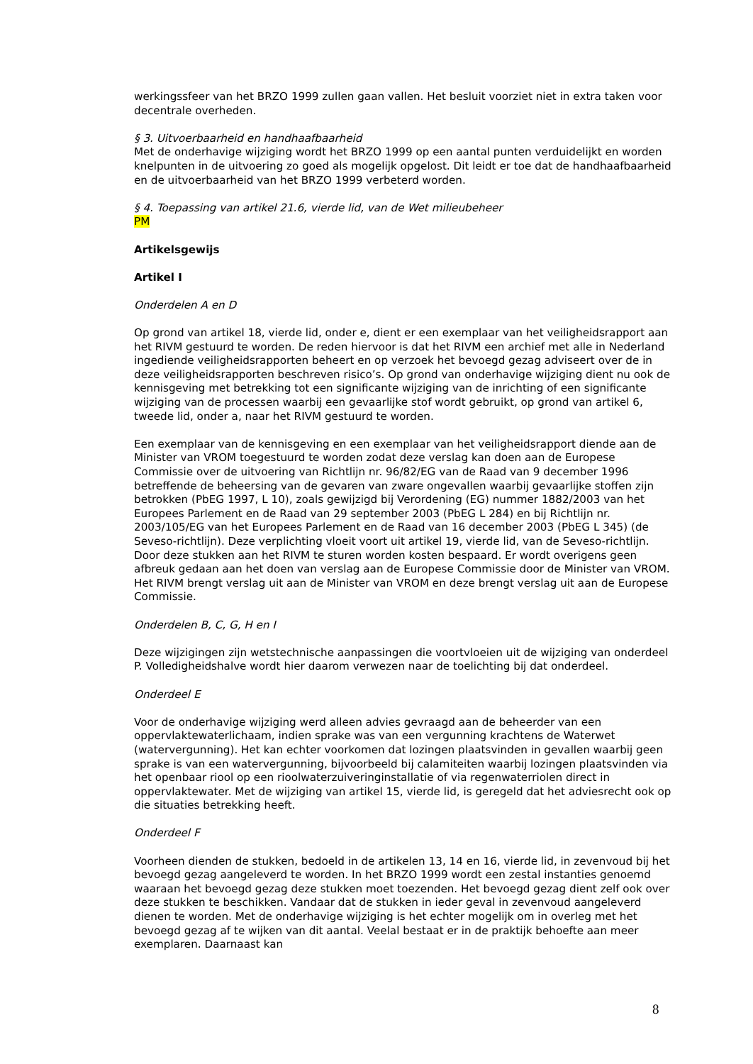werkingssfeer van het BRZO 1999 zullen gaan vallen. Het besluit voorziet niet in extra taken voor decentrale overheden.
§ 3. Uitvoerbaarheid en handhaafbaarheid
Met de onderhavige wijziging wordt het BRZO 1999 op een aantal punten verduidelijkt en worden knelpunten in de uitvoering zo goed als mogelijk opgelost. Dit leidt er toe dat de handhaafbaarheid en de uitvoerbaarheid van het BRZO 1999 verbeterd worden.
§ 4. Toepassing van artikel 21.6, vierde lid, van de Wet milieubeheer
PM
Artikelsgewijs
Artikel I
Onderdelen A en D
Op grond van artikel 18, vierde lid, onder e, dient er een exemplaar van het veiligheidsrapport aan het RIVM gestuurd te worden. De reden hiervoor is dat het RIVM een archief met alle in Nederland ingediende veiligheidsrapporten beheert en op verzoek het bevoegd gezag adviseert over de in deze veiligheidsrapporten beschreven risico’s. Op grond van onderhavige wijziging dient nu ook de kennisgeving met betrekking tot een significante wijziging van de inrichting of een significante wijziging van de processen waarbij een gevaarlijke stof wordt gebruikt, op grond van artikel 6, tweede lid, onder a, naar het RIVM gestuurd te worden.
Een exemplaar van de kennisgeving en een exemplaar van het veiligheidsrapport diende aan de Minister van VROM toegestuurd te worden zodat deze verslag kan doen aan de Europese Commissie over de uitvoering van Richtlijn nr. 96/82/EG van de Raad van 9 december 1996 betreffende de beheersing van de gevaren van zware ongevallen waarbij gevaarlijke stoffen zijn betrokken (PbEG 1997, L 10), zoals gewijzigd bij Verordening (EG) nummer 1882/2003 van het Europees Parlement en de Raad van 29 september 2003 (PbEG L 284) en bij Richtlijn nr. 2003/105/EG van het Europees Parlement en de Raad van 16 december 2003 (PbEG L 345) (de Seveso-richtlijn). Deze verplichting vloeit voort uit artikel 19, vierde lid, van de Seveso-richtlijn. Door deze stukken aan het RIVM te sturen worden kosten bespaard. Er wordt overigens geen afbreuk gedaan aan het doen van verslag aan de Europese Commissie door de Minister van VROM. Het RIVM brengt verslag uit aan de Minister van VROM en deze brengt verslag uit aan de Europese Commissie.
Onderdelen B, C, G, H en I
Deze wijzigingen zijn wetstechnische aanpassingen die voortvloeien uit de wijziging van onderdeel P. Volledigheidshalve wordt hier daarom verwezen naar de toelichting bij dat onderdeel.
Onderdeel E
Voor de onderhavige wijziging werd alleen advies gevraagd aan de beheerder van een oppervlaktewaterlichaam, indien sprake was van een vergunning krachtens de Waterwet (watervergunning). Het kan echter voorkomen dat lozingen plaatsvinden in gevallen waarbij geen sprake is van een watervergunning, bijvoorbeeld bij calamiteiten waarbij lozingen plaatsvinden via het openbaar riool op een rioolwaterzuiveringinstallatie of via regenwaterriolen direct in oppervlaktewater. Met de wijziging van artikel 15, vierde lid, is geregeld dat het adviesrecht ook op die situaties betrekking heeft.
Onderdeel F
Voorheen dienden de stukken, bedoeld in de artikelen 13, 14 en 16, vierde lid, in zevenvoud bij het bevoegd gezag aangeleverd te worden. In het BRZO 1999 wordt een zestal instanties genoemd waaraan het bevoegd gezag deze stukken moet toezenden. Het bevoegd gezag dient zelf ook over deze stukken te beschikken. Vandaar dat de stukken in ieder geval in zevenvoud aangeleverd dienen te worden. Met de onderhavige wijziging is het echter mogelijk om in overleg met het bevoegd gezag af te wijken van dit aantal. Veelal bestaat er in de praktijk behoefte aan meer exemplaren. Daarnaast kan
8